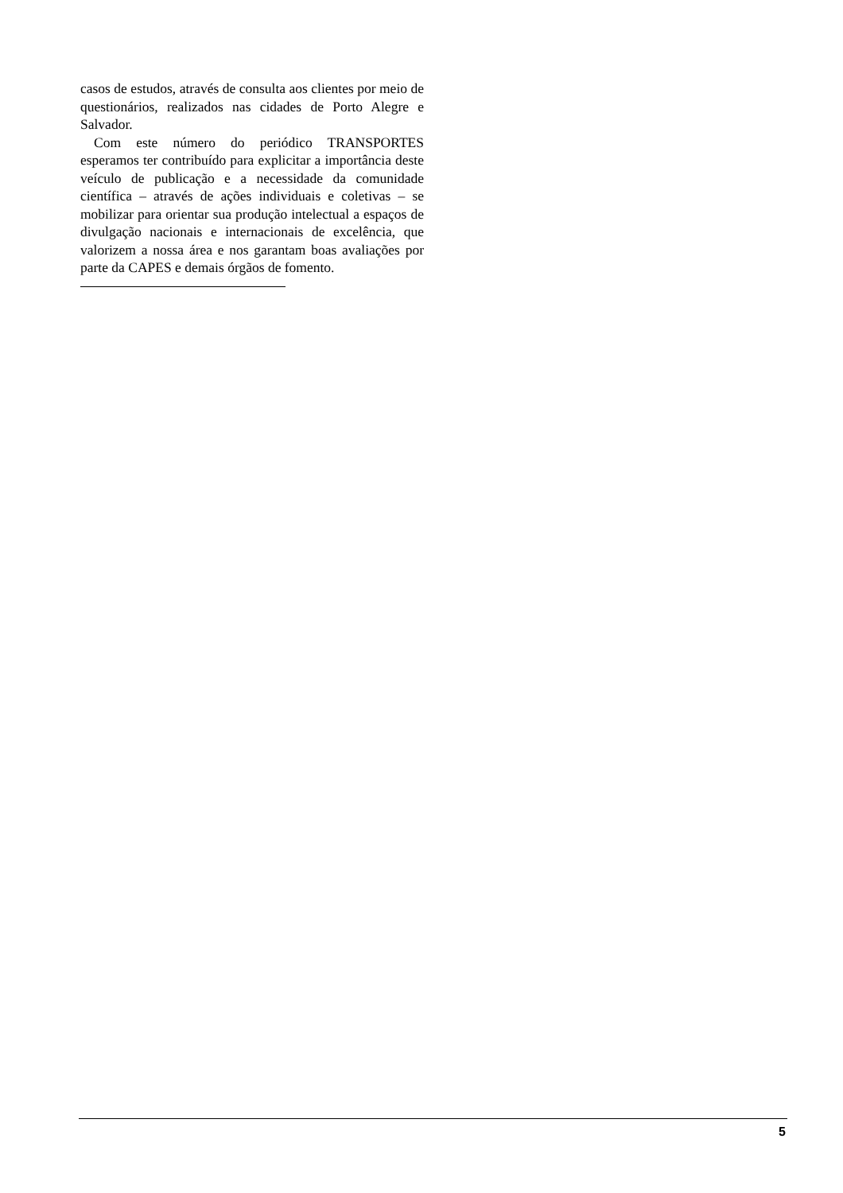casos de estudos, através de consulta aos clientes por meio de questionários, realizados nas cidades de Porto Alegre e Salvador.
Com este número do periódico TRANSPORTES esperamos ter contribuído para explicitar a importância deste veículo de publicação e a necessidade da comunidade científica – através de ações individuais e coletivas – se mobilizar para orientar sua produção intelectual a espaços de divulgação nacionais e internacionais de excelência, que valorizem a nossa área e nos garantam boas avaliações por parte da CAPES e demais órgãos de fomento.
5